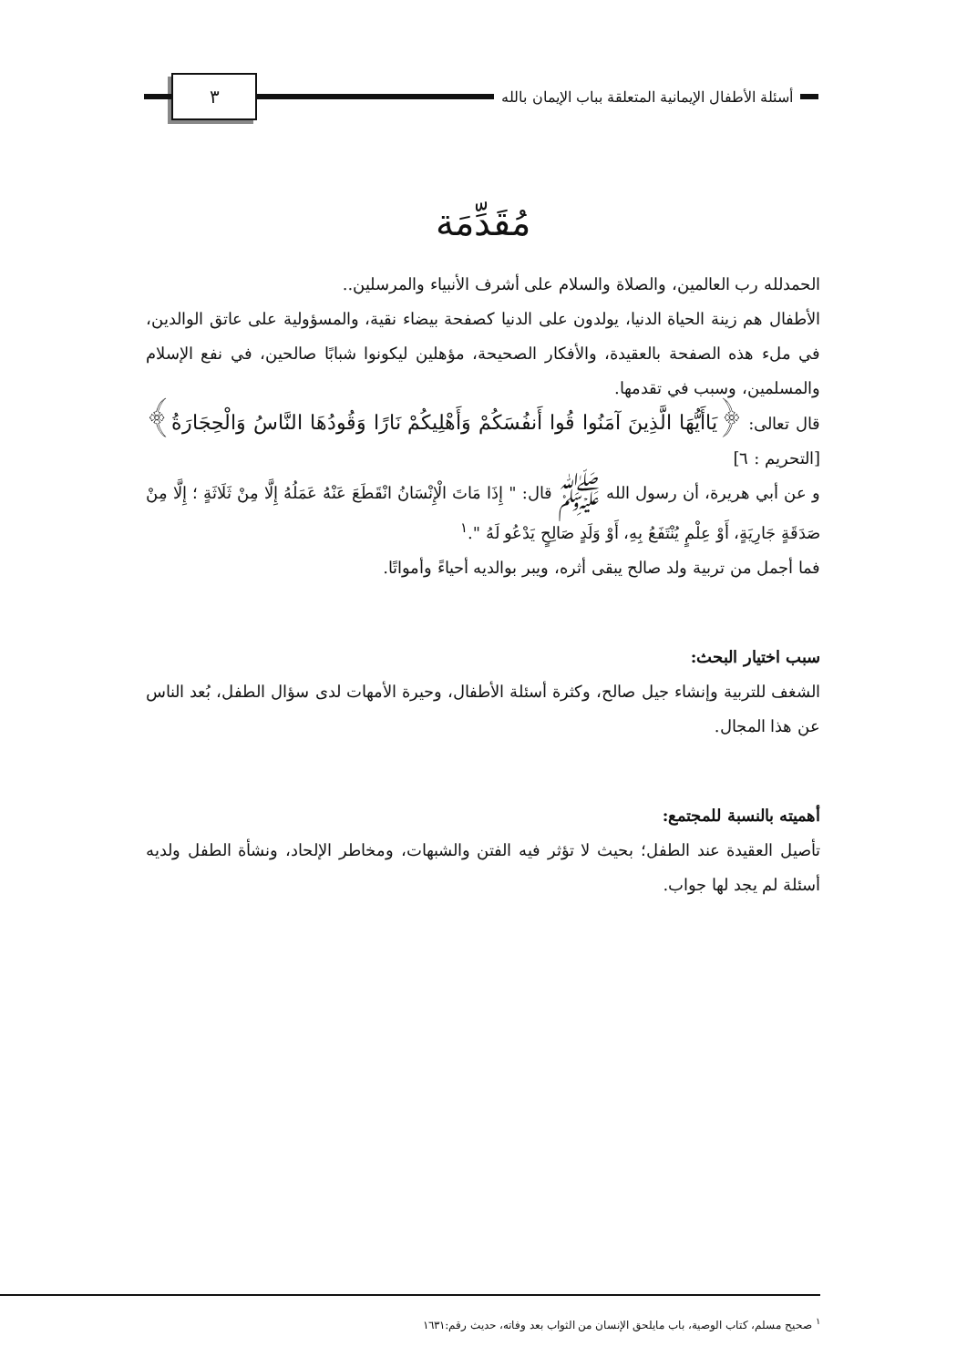أسئلة الأطفال الإيمانية المتعلقة بباب الإيمان بالله
٣
مُقَدِّمَة
الحمدلله رب العالمين، والصلاة والسلام على أشرف الأنبياء والمرسلين..
الأطفال هم زينة الحياة الدنيا، يولدون على الدنيا كصفحة بيضاء نقية، والمسؤولية على عاتق الوالدين، في ملء هذه الصفحة بالعقيدة، والأفكار الصحيحة، مؤهلين ليكونوا شبابًا صالحين، في نفع الإسلام والمسلمين، وسبب في تقدمها.
قال تعالى: ﴿يَاأَيُّهَا الَّذِينَ آمَنُوا قُوا أَنفُسَكُمْ وَأَهْلِيكُمْ نَارًا وَقُودُهَا النَّاسُ وَالْحِجَارَةُ﴾ [التحريم : ٦]
و عن أبي هريرة، أن رسول الله ﷺ قال: " إِذَا مَاتَ الْإِنْسَانُ انْقَطَعَ عَنْهُ عَمَلُهُ إِلَّا مِنْ ثَلَاثَةٍ ؛ إِلَّا مِنْ صَدَقَةٍ جَارِيَةٍ، أَوْ عِلْمٍ يُنْتَفَعُ بِهِ، أَوْ وَلَدٍ صَالِحٍ يَدْعُو لَهُ ".<sup>١</sup>
فما أجمل من تربية ولد صالح يبقى أثره، ويبر بوالديه أحياءً وأمواتًا.
سبب اختيار البحث:
الشغف للتربية وإنشاء جيل صالح، وكثرة أسئلة الأطفال، وحيرة الأمهات لدى سؤال الطفل، بُعد الناس عن هذا المجال.
أهميته بالنسبة للمجتمع:
تأصيل العقيدة عند الطفل؛ بحيث لا تؤثر فيه الفتن والشبهات، ومخاطر الإلحاد، ونشأة الطفل ولديه أسئلة لم يجد لها جواب.
<sup>١</sup> صحيح مسلم، كتاب الوصية، باب مايلحق الإنسان من الثواب بعد وفاته، حديث رقم:١٦٣١